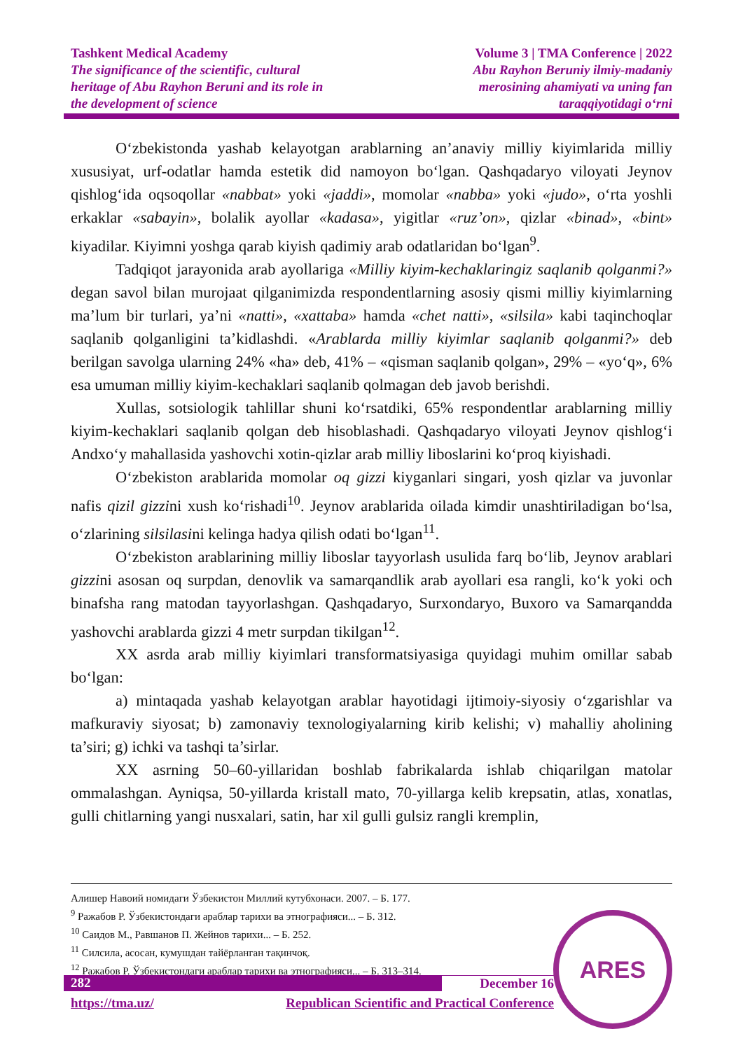Tashkent Medical Academy
The significance of the scientific, cultural
heritage of Abu Rayhon Beruni and its role in
the development of science
Volume 3 | TMA Conference | 2022
Abu Rayhon Beruniy ilmiy-madaniy
merosining ahamiyati va uning fan
taraqqiyotidagi oʻrni
Oʻzbekistonda yashab kelayotgan arablarning an’anaviy milliy kiyimlarida milliy xususiyat, urf-odatlar hamda estetik did namoyon boʻlgan. Qashqadaryo viloyati Jeynov qishlogʻida oqsoqollar «nabbat» yoki «jaddi», momolar «nabba» yoki «judo», oʻrta yoshli erkaklar «sabayin», bolalik ayollar «kadasa», yigitlar «ruz’on», qizlar «binad», «bint» kiyadilar. Kiyimni yoshga qarab kiyish qadimiy arab odatlaridan boʻlgan<sup>9</sup>.
Tadqiqot jarayonida arab ayollariga «Milliy kiyim-kechaklaringiz saqlanib qolganmi?» degan savol bilan murojaat qilganimizda respondentlarning asosiy qismi milliy kiyimlarning ma’lum bir turlari, ya’ni «natti», «xattaba» hamda «chet natti», «silsila» kabi taqinchoqlar saqlanib qolganligini ta’kidlashdi. «Arablarda milliy kiyimlar saqlanib qolganmi?» deb berilgan savolga ularning 24% «ha» deb, 41% – «qisman saqlanib qolgan», 29% – «yoʻq», 6% esa umuman milliy kiyim-kechaklari saqlanib qolmagan deb javob berishdi.
Xullas, sotsiologik tahlillar shuni koʻrsatdiki, 65% respondentlar arablarning milliy kiyim-kechaklari saqlanib qolgan deb hisoblashadi. Qashqadaryo viloyati Jeynov qishlogʻi Andxoʻy mahallasida yashovchi xotin-qizlar arab milliy liboslarini koʻproq kiyishadi.
Oʻzbekiston arablarida momolar oq gizzi kiyganlari singari, yosh qizlar va juvonlar nafis qizil gizzini xush koʻrishadi<sup>10</sup>. Jeynov arablarida oilada kimdir unashtiriladigan boʻlsa, oʻzlarining silsilasini kelinga hadya qilish odati boʻlgan<sup>11</sup>.
Oʻzbekiston arablarining milliy liboslar tayyorlash usulida farq boʻlib, Jeynov arablari gizzini asosan oq surpdan, denovlik va samarqandlik arab ayollari esa rangli, koʻk yoki och binafsha rang matodan tayyorlashgan. Qashqadaryo, Surxondaryo, Buxoro va Samarqandda yashovchi arablarda gizzi 4 metr surpdan tikilgan<sup>12</sup>.
XX asrda arab milliy kiyimlari transformatsiyasiga quyidagi muhim omillar sabab boʻlgan:
a) mintaqada yashab kelayotgan arablar hayotidagi ijtimoiy-siyosiy oʻzgarishlar va mafkuraviy siyosat; b) zamonaviy texnologiyalarning kirib kelishi; v) mahalliy aholining ta’siri; g) ichki va tashqi ta’sirlar.
XX asrning 50–60-yillaridan boshlab fabrikalarda ishlab chiqarilgan matolar ommalashgan. Ayniqsa, 50-yillarda kristall mato, 70-yillarga kelib krepsatin, atlas, xonatlas, gulli chitlarning yangi nusxalari, satin, har xil gulli gulsiz rangli kremplin,
Алишер Навоий номидаги Ўзбекистон Миллий кутубхонаси. 2007. – Б. 177.
<sup>9</sup> Ражабов Р. Ўзбекистондаги араблар тарихи ва этнографияси... – Б. 312.
<sup>10</sup> Саидов М., Равшанов П. Жейнов тарихи... – Б. 252.
<sup>11</sup> Силсила, асосан, кумушдан тайёрланган тақинчоқ.
<sup>12</sup> Ражабов Р. Ўзбекистондаги араблар тарихи ва этнографияси... – Б. 313–314.
282 December 16
https://tma.uz/ Republican Scientific and Practical Conference
ARES